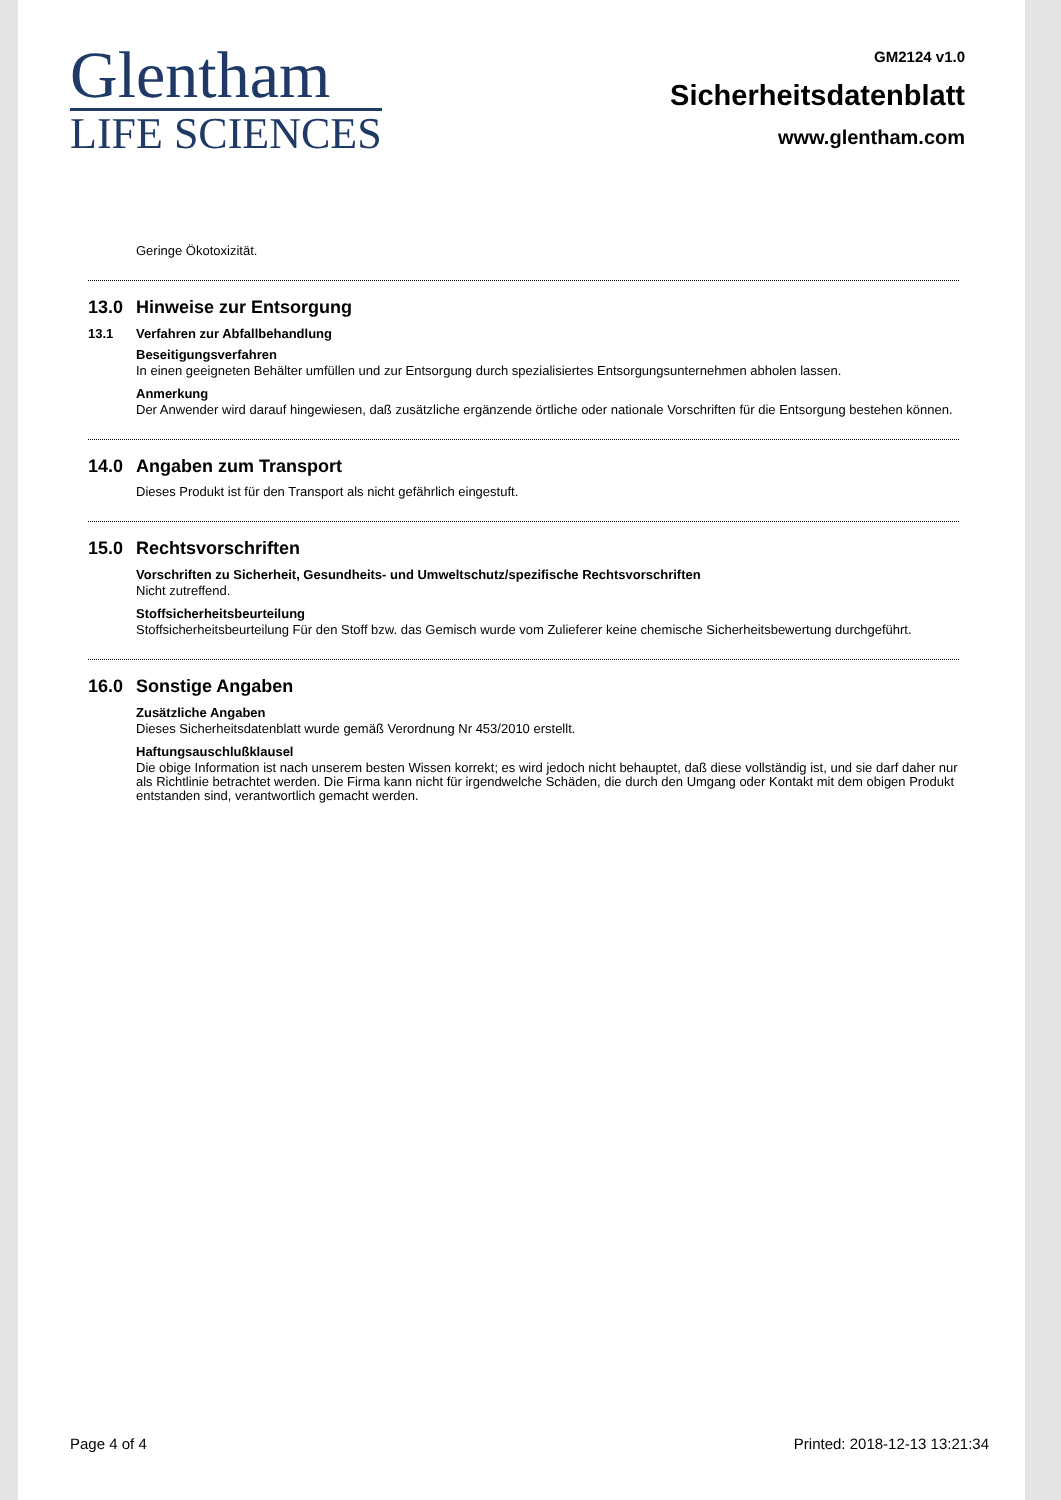Glentham
LIFE SCIENCES
GM2124 v1.0
Sicherheitsdatenblatt
www.glentham.com
Geringe Ökotoxizität.
13.0 Hinweise zur Entsorgung
13.1 Verfahren zur Abfallbehandlung
Beseitigungsverfahren
In einen geeigneten Behälter umfüllen und zur Entsorgung durch spezialisiertes Entsorgungsunternehmen abholen lassen.
Anmerkung
Der Anwender wird darauf hingewiesen, daß zusätzliche ergänzende örtliche oder nationale Vorschriften für die Entsorgung bestehen können.
14.0 Angaben zum Transport
Dieses Produkt ist für den Transport als nicht gefährlich eingestuft.
15.0 Rechtsvorschriften
Vorschriften zu Sicherheit, Gesundheits- und Umweltschutz/spezifische Rechtsvorschriften
Nicht zutreffend.
Stoffsicherheitsbeurteilung
Stoffsicherheitsbeurteilung Für den Stoff bzw. das Gemisch wurde vom Zulieferer keine chemische Sicherheitsbewertung durchgeführt.
16.0 Sonstige Angaben
Zusätzliche Angaben
Dieses Sicherheitsdatenblatt wurde gemäß Verordnung Nr 453/2010 erstellt.
Haftungsauschlußklausel
Die obige Information ist nach unserem besten Wissen korrekt; es wird jedoch nicht behauptet, daß diese vollständig ist, und sie darf daher nur als Richtlinie betrachtet werden. Die Firma kann nicht für irgendwelche Schäden, die durch den Umgang oder Kontakt mit dem obigen Produkt entstanden sind, verantwortlich gemacht werden.
Page 4 of 4 Printed: 2018-12-13 13:21:34